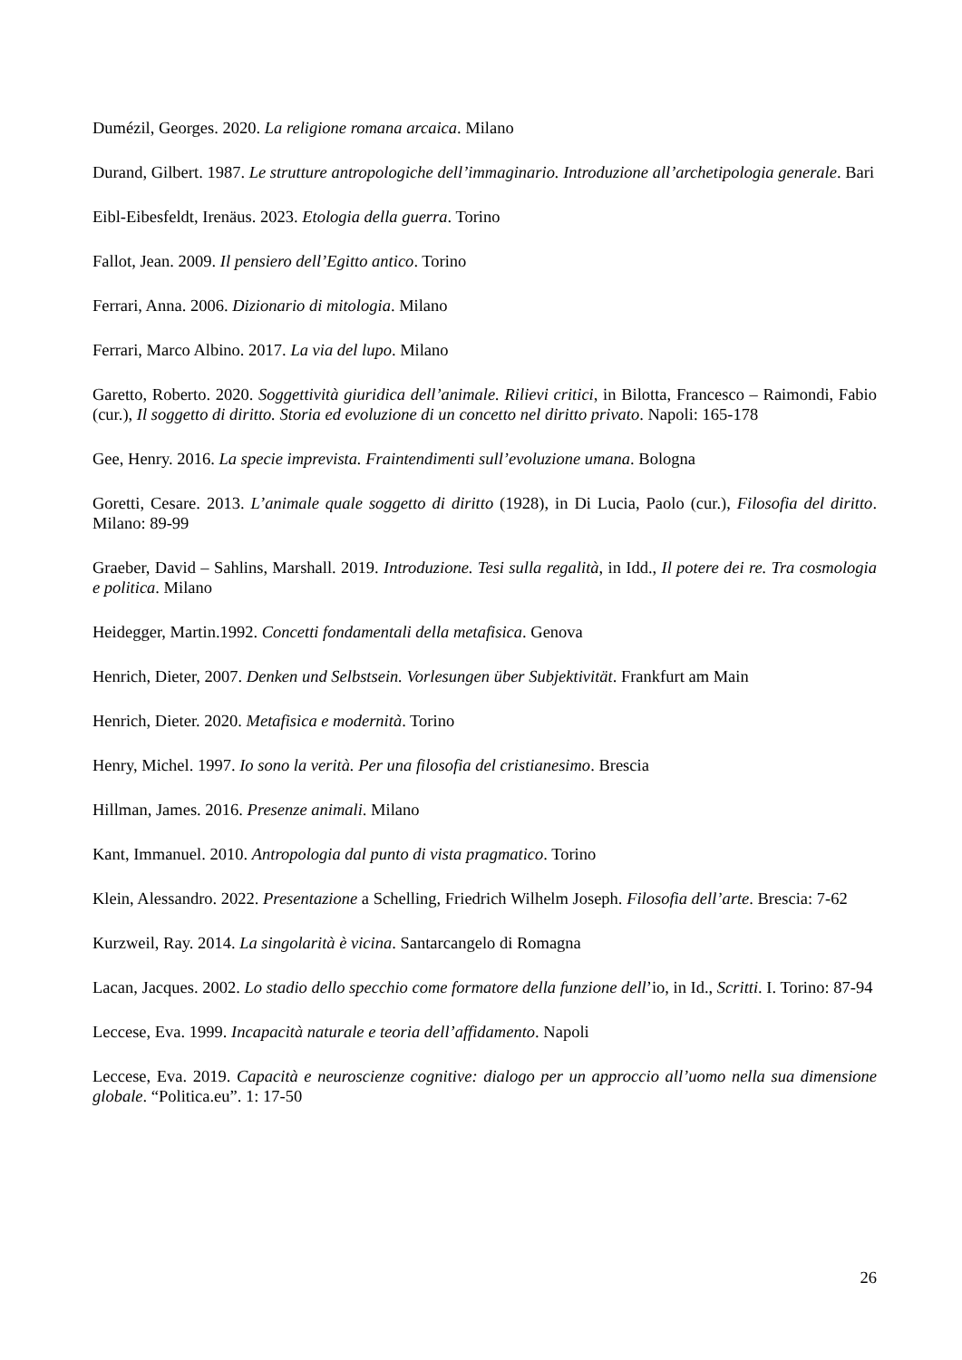Dumézil, Georges. 2020. La religione romana arcaica. Milano
Durand, Gilbert. 1987. Le strutture antropologiche dell’immaginario. Introduzione all’archetipologia generale. Bari
Eibl-Eibesfeldt, Irenäus. 2023. Etologia della guerra. Torino
Fallot, Jean. 2009. Il pensiero dell’Egitto antico. Torino
Ferrari, Anna. 2006. Dizionario di mitologia. Milano
Ferrari, Marco Albino. 2017. La via del lupo. Milano
Garetto, Roberto. 2020. Soggettività giuridica dell’animale. Rilievi critici, in Bilotta, Francesco – Raimondi, Fabio (cur.), Il soggetto di diritto. Storia ed evoluzione di un concetto nel diritto privato. Napoli: 165-178
Gee, Henry. 2016. La specie imprevista. Fraintendimenti sull’evoluzione umana. Bologna
Goretti, Cesare. 2013. L’animale quale soggetto di diritto (1928), in Di Lucia, Paolo (cur.), Filosofia del diritto. Milano: 89-99
Graeber, David – Sahlins, Marshall. 2019. Introduzione. Tesi sulla regalità, in Idd., Il potere dei re. Tra cosmologia e politica. Milano
Heidegger, Martin.1992. Concetti fondamentali della metafisica. Genova
Henrich, Dieter, 2007. Denken und Selbstsein. Vorlesungen über Subjektivität. Frankfurt am Main
Henrich, Dieter. 2020. Metafisica e modernità. Torino
Henry, Michel. 1997. Io sono la verità. Per una filosofia del cristianesimo. Brescia
Hillman, James. 2016. Presenze animali. Milano
Kant, Immanuel. 2010. Antropologia dal punto di vista pragmatico. Torino
Klein, Alessandro. 2022. Presentazione a Schelling, Friedrich Wilhelm Joseph. Filosofia dell’arte. Brescia: 7-62
Kurzweil, Ray. 2014. La singolarità è vicina. Santarcangelo di Romagna
Lacan, Jacques. 2002. Lo stadio dello specchio come formatore della funzione dell’io, in Id., Scritti. I. Torino: 87-94
Leccese, Eva. 1999. Incapacità naturale e teoria dell’affidamento. Napoli
Leccese, Eva. 2019. Capacità e neuroscienze cognitive: dialogo per un approccio all’uomo nella sua dimensione globale. “Politica.eu”. 1: 17-50
26